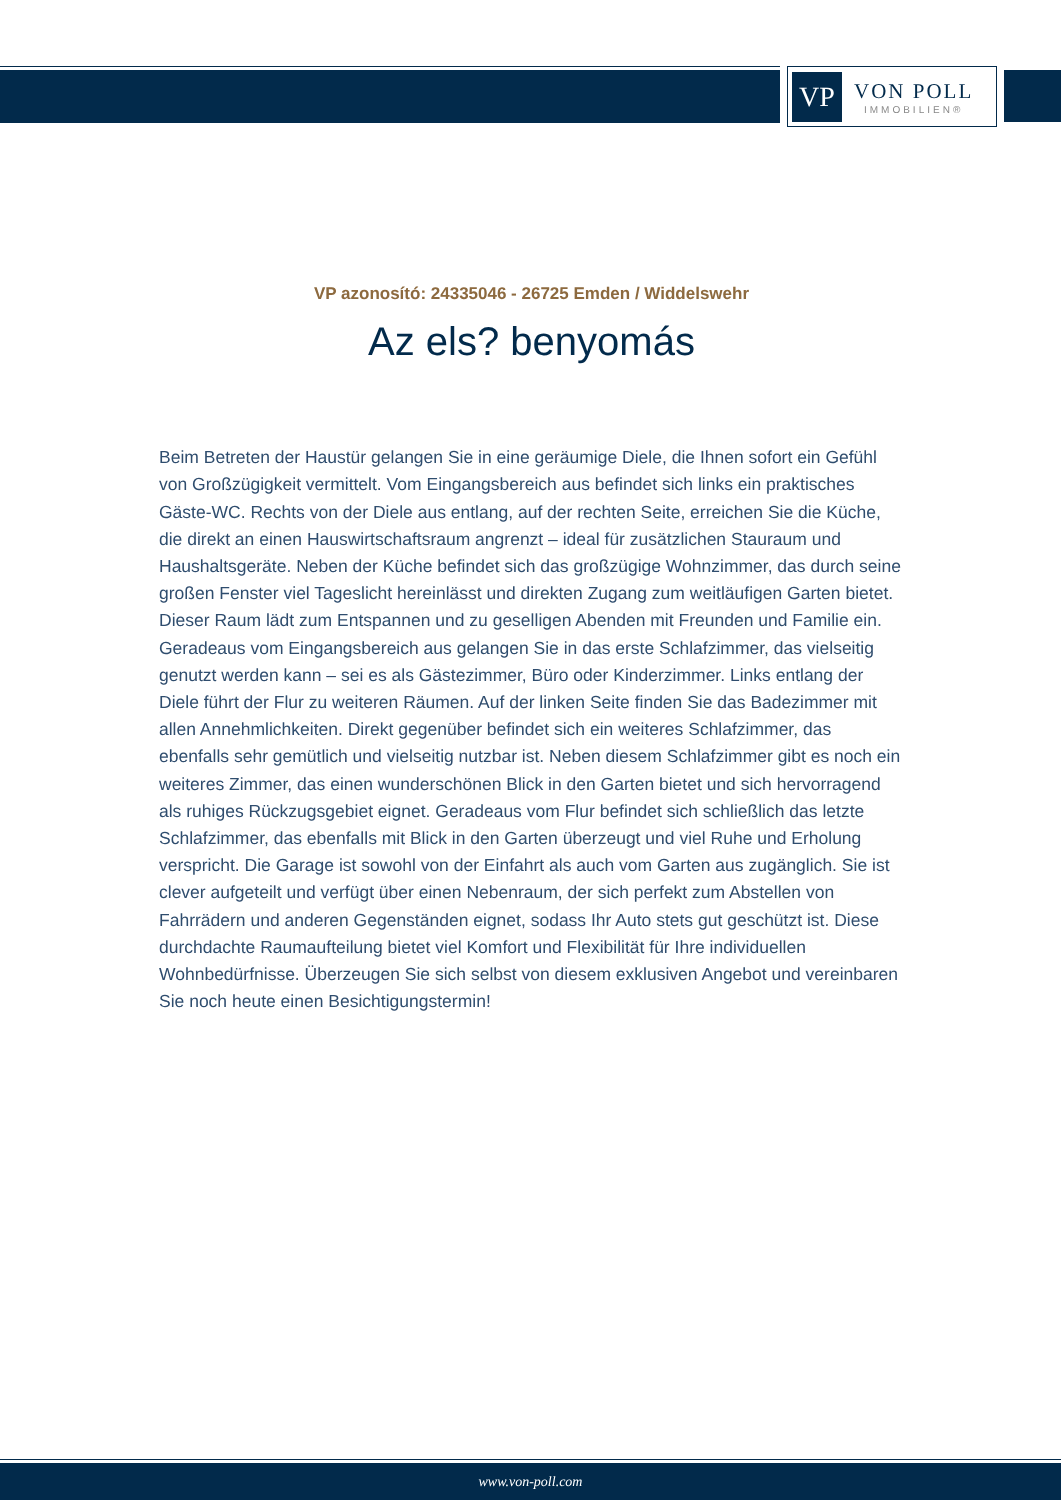VP
VON POLL
IMMOBILIEN®
VP azonosító: 24335046 - 26725 Emden / Widdelswehr
Az els? benyomás
Beim Betreten der Haustür gelangen Sie in eine geräumige Diele, die Ihnen sofort ein Gefühl von Großzügigkeit vermittelt. Vom Eingangsbereich aus befindet sich links ein praktisches Gäste-WC. Rechts von der Diele aus entlang, auf der rechten Seite, erreichen Sie die Küche, die direkt an einen Hauswirtschaftsraum angrenzt – ideal für zusätzlichen Stauraum und Haushaltsgeräte. Neben der Küche befindet sich das großzügige Wohnzimmer, das durch seine großen Fenster viel Tageslicht hereinlässt und direkten Zugang zum weitläufigen Garten bietet. Dieser Raum lädt zum Entspannen und zu geselligen Abenden mit Freunden und Familie ein. Geradeaus vom Eingangsbereich aus gelangen Sie in das erste Schlafzimmer, das vielseitig genutzt werden kann – sei es als Gästezimmer, Büro oder Kinderzimmer. Links entlang der Diele führt der Flur zu weiteren Räumen. Auf der linken Seite finden Sie das Badezimmer mit allen Annehmlichkeiten. Direkt gegenüber befindet sich ein weiteres Schlafzimmer, das ebenfalls sehr gemütlich und vielseitig nutzbar ist. Neben diesem Schlafzimmer gibt es noch ein weiteres Zimmer, das einen wunderschönen Blick in den Garten bietet und sich hervorragend als ruhiges Rückzugsgebiet eignet. Geradeaus vom Flur befindet sich schließlich das letzte Schlafzimmer, das ebenfalls mit Blick in den Garten überzeugt und viel Ruhe und Erholung verspricht. Die Garage ist sowohl von der Einfahrt als auch vom Garten aus zugänglich. Sie ist clever aufgeteilt und verfügt über einen Nebenraum, der sich perfekt zum Abstellen von Fahrrädern und anderen Gegenständen eignet, sodass Ihr Auto stets gut geschützt ist. Diese durchdachte Raumaufteilung bietet viel Komfort und Flexibilität für Ihre individuellen Wohnbedürfnisse. Überzeugen Sie sich selbst von diesem exklusiven Angebot und vereinbaren Sie noch heute einen Besichtigungstermin!
www.von-poll.com